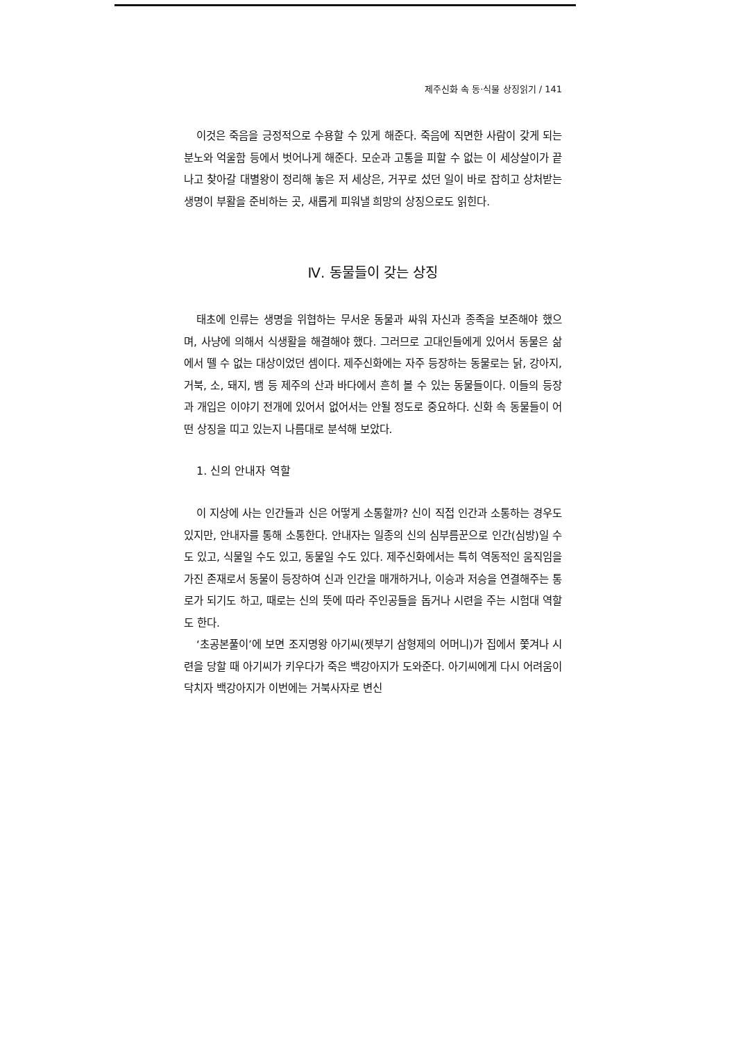제주신화 속 동·식물 상징읽기 / 141
이것은 죽음을 긍정적으로 수용할 수 있게 해준다. 죽음에 직면한 사람이 갖게 되는 분노와 억울함 등에서 벗어나게 해준다. 모순과 고통을 피할 수 없는 이 세상살이가 끝나고 찾아갈 대별왕이 정리해 놓은 저 세상은, 거꾸로 섰던 일이 바로 잡히고 상처받는 생명이 부활을 준비하는 곳, 새롭게 피워낼 희망의 상징으로도 읽힌다.
Ⅳ. 동물들이 갖는 상징
태초에 인류는 생명을 위협하는 무서운 동물과 싸워 자신과 종족을 보존해야 했으며, 사냥에 의해서 식생활을 해결해야 했다. 그러므로 고대인들에게 있어서 동물은 삶에서 뗄 수 없는 대상이었던 셈이다. 제주신화에는 자주 등장하는 동물로는 닭, 강아지, 거북, 소, 돼지, 뱀 등 제주의 산과 바다에서 흔히 볼 수 있는 동물들이다. 이들의 등장과 개입은 이야기 전개에 있어서 없어서는 안될 정도로 중요하다. 신화 속 동물들이 어떤 상징을 띠고 있는지 나름대로 분석해 보았다.
1. 신의 안내자 역할
이 지상에 사는 인간들과 신은 어떻게 소통할까? 신이 직접 인간과 소통하는 경우도 있지만, 안내자를 통해 소통한다. 안내자는 일종의 신의 심부름꾼으로 인간(심방)일 수도 있고, 식물일 수도 있고, 동물일 수도 있다. 제주신화에서는 특히 역동적인 움직임을 가진 존재로서 동물이 등장하여 신과 인간을 매개하거나, 이승과 저승을 연결해주는 통로가 되기도 하고, 때로는 신의 뜻에 따라 주인공들을 돕거나 시련을 주는 시험대 역할도 한다.
‘초공본풀이’에 보면 조지명왕 아기씨(젯부기 삼형제의 어머니)가 집에서 쫓겨나 시련을 당할 때 아기씨가 키우다가 죽은 백강아지가 도와준다. 아기씨에게 다시 어려움이 닥치자 백강아지가 이번에는 거북사자로 변신